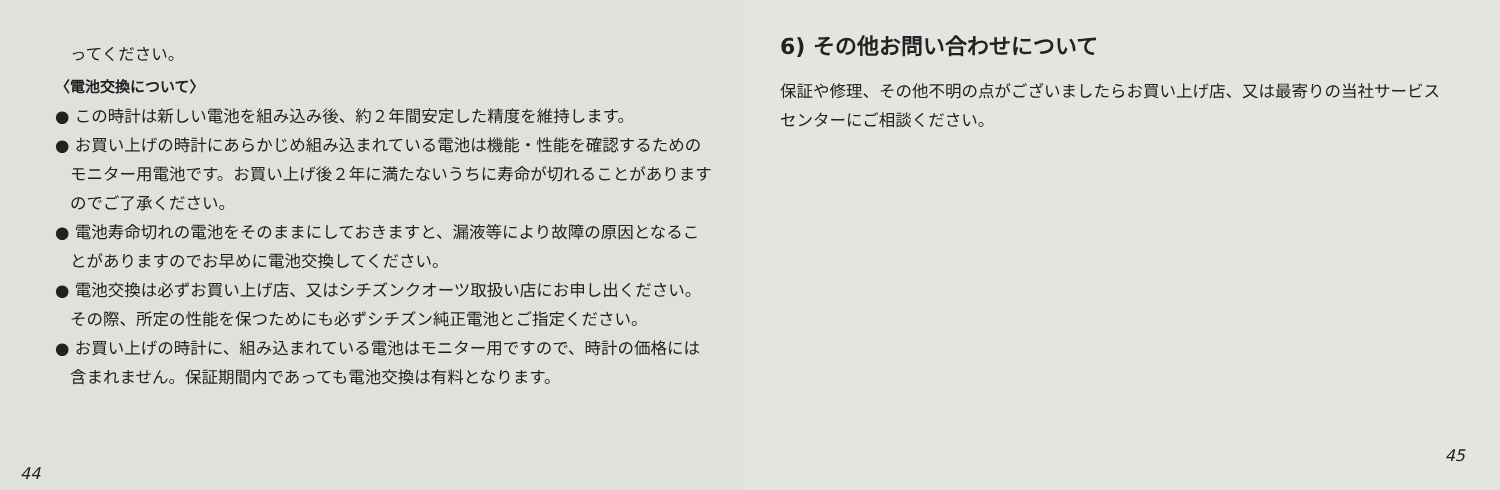ってください。
〈電池交換について〉
● この時計は新しい電池を組み込み後、約２年間安定した精度を維持します。
● お買い上げの時計にあらかじめ組み込まれている電池は機能・性能を確認するためのモニター用電池です。お買い上げ後２年に満たないうちに寿命が切れることがありますのでご了承ください。
● 電池寿命切れの電池をそのままにしておきますと、漏液等により故障の原因となることがありますのでお早めに電池交換してください。
● 電池交換は必ずお買い上げ店、又はシチズンクオーツ取扱い店にお申し出ください。その際、所定の性能を保つためにも必ずシチズン純正電池とご指定ください。
● お買い上げの時計に、組み込まれている電池はモニター用ですので、時計の価格には含まれません。保証期間内であっても電池交換は有料となります。
44
6) その他お問い合わせについて
保証や修理、その他不明の点がございましたらお買い上げ店、又は最寄りの当社サービスセンターにご相談ください。
45